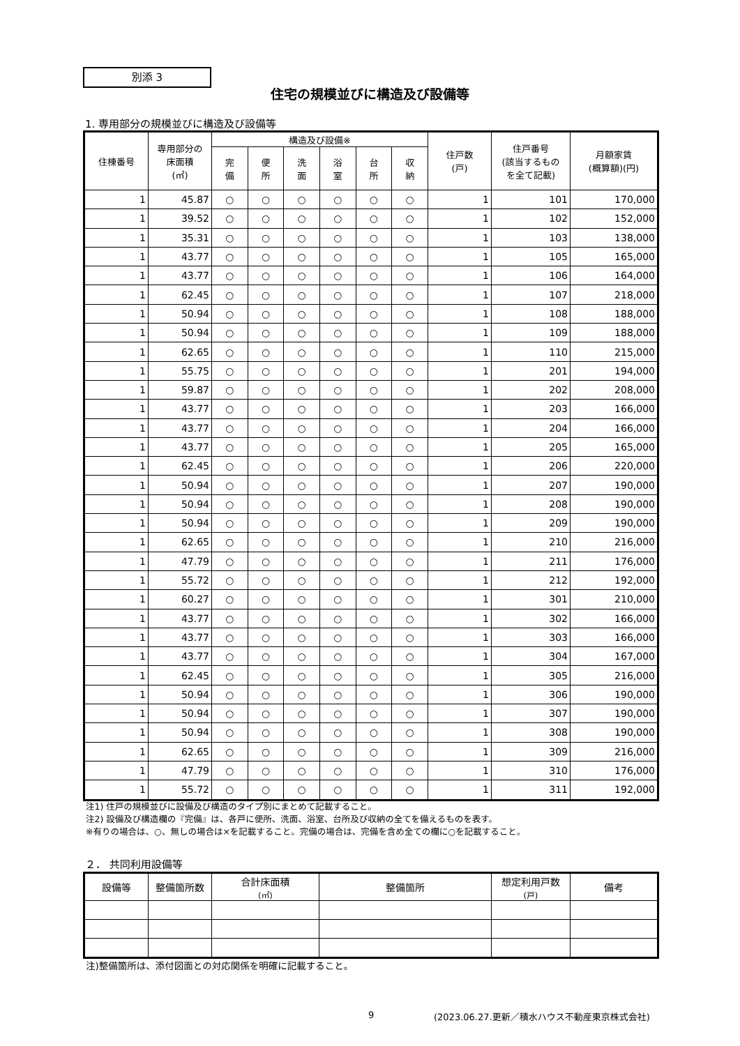別添 3
住宅の規模並びに構造及び設備等
1. 専用部分の規模並びに構造及び設備等
| 住棟番号 | 専用部分の 床面積 (㎡) | 構造及び設備※ | | | | | | 住戸数 (戸) | 住戸番号 (該当するもの を全て記載) | 月額家賃 (概算額)(円) |
| --- | --- | --- | --- | --- | --- | --- | --- | --- | --- | --- |
| | | 完 備 | 便 所 | 洗 面 | 浴 室 | 台 所 | 収 納 | | | |
| 1 | 45.87 | ○ | ○ | ○ | ○ | ○ | ○ | 1 | 101 | 170,000 |
| 1 | 39.52 | ○ | ○ | ○ | ○ | ○ | ○ | 1 | 102 | 152,000 |
| 1 | 35.31 | ○ | ○ | ○ | ○ | ○ | ○ | 1 | 103 | 138,000 |
| 1 | 43.77 | ○ | ○ | ○ | ○ | ○ | ○ | 1 | 105 | 165,000 |
| 1 | 43.77 | ○ | ○ | ○ | ○ | ○ | ○ | 1 | 106 | 164,000 |
| 1 | 62.45 | ○ | ○ | ○ | ○ | ○ | ○ | 1 | 107 | 218,000 |
| 1 | 50.94 | ○ | ○ | ○ | ○ | ○ | ○ | 1 | 108 | 188,000 |
| 1 | 50.94 | ○ | ○ | ○ | ○ | ○ | ○ | 1 | 109 | 188,000 |
| 1 | 62.65 | ○ | ○ | ○ | ○ | ○ | ○ | 1 | 110 | 215,000 |
| 1 | 55.75 | ○ | ○ | ○ | ○ | ○ | ○ | 1 | 201 | 194,000 |
| 1 | 59.87 | ○ | ○ | ○ | ○ | ○ | ○ | 1 | 202 | 208,000 |
| 1 | 43.77 | ○ | ○ | ○ | ○ | ○ | ○ | 1 | 203 | 166,000 |
| 1 | 43.77 | ○ | ○ | ○ | ○ | ○ | ○ | 1 | 204 | 166,000 |
| 1 | 43.77 | ○ | ○ | ○ | ○ | ○ | ○ | 1 | 205 | 165,000 |
| 1 | 62.45 | ○ | ○ | ○ | ○ | ○ | ○ | 1 | 206 | 220,000 |
| 1 | 50.94 | ○ | ○ | ○ | ○ | ○ | ○ | 1 | 207 | 190,000 |
| 1 | 50.94 | ○ | ○ | ○ | ○ | ○ | ○ | 1 | 208 | 190,000 |
| 1 | 50.94 | ○ | ○ | ○ | ○ | ○ | ○ | 1 | 209 | 190,000 |
| 1 | 62.65 | ○ | ○ | ○ | ○ | ○ | ○ | 1 | 210 | 216,000 |
| 1 | 47.79 | ○ | ○ | ○ | ○ | ○ | ○ | 1 | 211 | 176,000 |
| 1 | 55.72 | ○ | ○ | ○ | ○ | ○ | ○ | 1 | 212 | 192,000 |
| 1 | 60.27 | ○ | ○ | ○ | ○ | ○ | ○ | 1 | 301 | 210,000 |
| 1 | 43.77 | ○ | ○ | ○ | ○ | ○ | ○ | 1 | 302 | 166,000 |
| 1 | 43.77 | ○ | ○ | ○ | ○ | ○ | ○ | 1 | 303 | 166,000 |
| 1 | 43.77 | ○ | ○ | ○ | ○ | ○ | ○ | 1 | 304 | 167,000 |
| 1 | 62.45 | ○ | ○ | ○ | ○ | ○ | ○ | 1 | 305 | 216,000 |
| 1 | 50.94 | ○ | ○ | ○ | ○ | ○ | ○ | 1 | 306 | 190,000 |
| 1 | 50.94 | ○ | ○ | ○ | ○ | ○ | ○ | 1 | 307 | 190,000 |
| 1 | 50.94 | ○ | ○ | ○ | ○ | ○ | ○ | 1 | 308 | 190,000 |
| 1 | 62.65 | ○ | ○ | ○ | ○ | ○ | ○ | 1 | 309 | 216,000 |
| 1 | 47.79 | ○ | ○ | ○ | ○ | ○ | ○ | 1 | 310 | 176,000 |
| 1 | 55.72 | ○ | ○ | ○ | ○ | ○ | ○ | 1 | 311 | 192,000 |
注1) 住戸の規模並びに設備及び構造のタイプ別にまとめて記載すること。
注2) 設備及び構造欄の『完備』は、各戸に便所、洗面、浴室、台所及び収納の全てを備えるものを表す。
※有りの場合は、○、無しの場合は×を記載すること。完備の場合は、完備を含め全ての欄に○を記載すること。
２． 共同利用設備等
| 設備等 | 整備箇所数 | 合計床面積 (㎡) | 整備箇所 | 想定利用戸数 (戸) | 備考 |
注)整備箇所は、添付図面との対応関係を明確に記載すること。
9
(2023.06.27.更新／積水ハウス不動産東京株式会社)